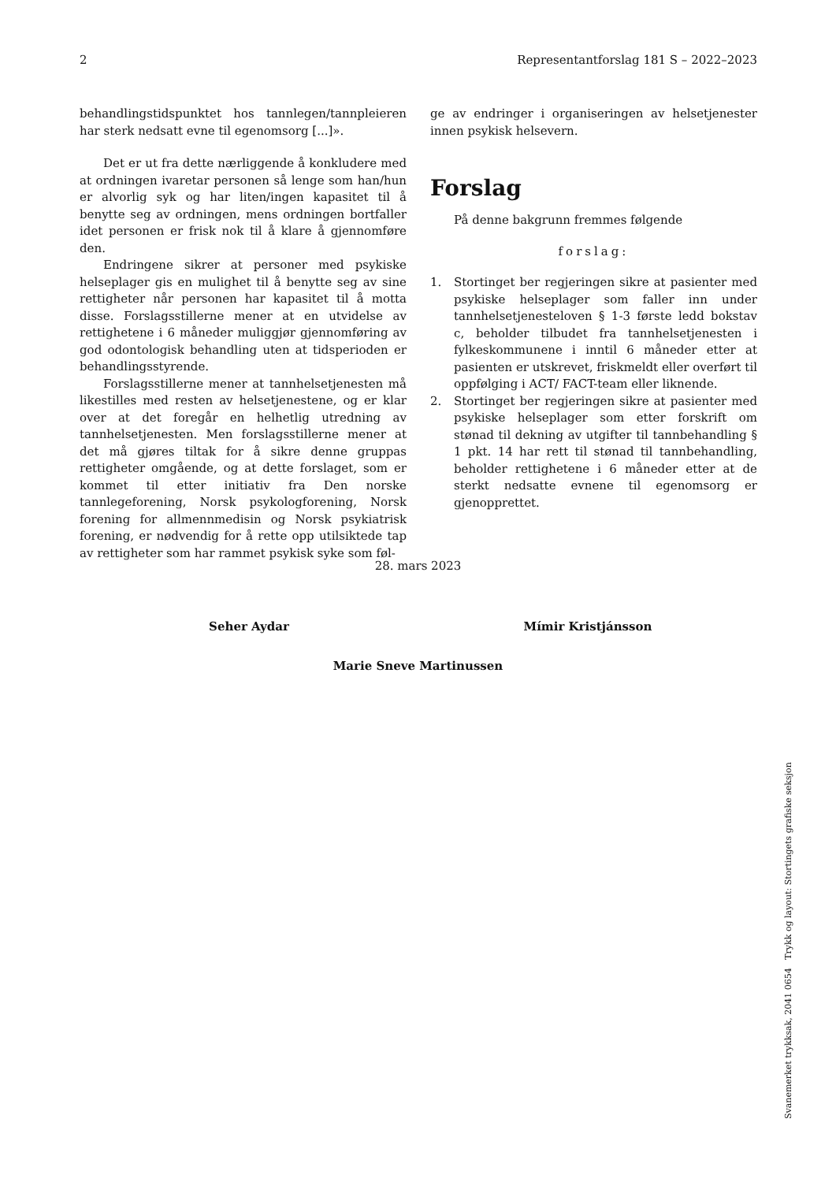2 Representantforslag 181 S – 2022–2023
behandlingstidspunktet hos tannlegen/tannpleieren har sterk nedsatt evne til egenomsorg [...]».
Det er ut fra dette nærliggende å konkludere med at ordningen ivaretar personen så lenge som han/hun er alvorlig syk og har liten/ingen kapasitet til å benytte seg av ordningen, mens ordningen bortfaller idet personen er frisk nok til å klare å gjennomføre den.
Endringene sikrer at personer med psykiske helseplager gis en mulighet til å benytte seg av sine rettigheter når personen har kapasitet til å motta disse. Forslagsstillerne mener at en utvidelse av rettighetene i 6 måneder muliggjør gjennomføring av god odontologisk behandling uten at tidsperioden er behandlingsstyrende.
Forslagsstillerne mener at tannhelsetjenesten må likestilles med resten av helsetjenestene, og er klar over at det foregår en helhetlig utredning av tannhelsetjenesten. Men forslagsstillerne mener at det må gjøres tiltak for å sikre denne gruppas rettigheter omgående, og at dette forslaget, som er kommet til etter initiativ fra Den norske tannlegeforening, Norsk psykologforening, Norsk forening for allmennmedisin og Norsk psykiatrisk forening, er nødvendig for å rette opp utilsiktede tap av rettigheter som har rammet psykisk syke som føl-
ge av endringer i organiseringen av helsetjenester innen psykisk helsevern.
Forslag
På denne bakgrunn fremmes følgende
forslag:
1. Stortinget ber regjeringen sikre at pasienter med psykiske helseplager som faller inn under tannhelsetjenesteloven § 1-3 første ledd bokstav c, beholder tilbudet fra tannhelsetjenesten i fylkeskommunene i inntil 6 måneder etter at pasienten er utskrevet, friskmeldt eller overført til oppfølging i ACT/ FACT-team eller liknende.
2. Stortinget ber regjeringen sikre at pasienter med psykiske helseplager som etter forskrift om stønad til dekning av utgifter til tannbehandling § 1 pkt. 14 har rett til stønad til tannbehandling, beholder rettighetene i 6 måneder etter at de sterkt nedsatte evnene til egenomsorg er gjenopprettet.
28. mars 2023
Seher Aydar Mímir Kristjánsson
Marie Sneve Martinussen
Svanemerket trykksak, 2041 0654 Trykk og layout: Stortingets grafiske seksjon